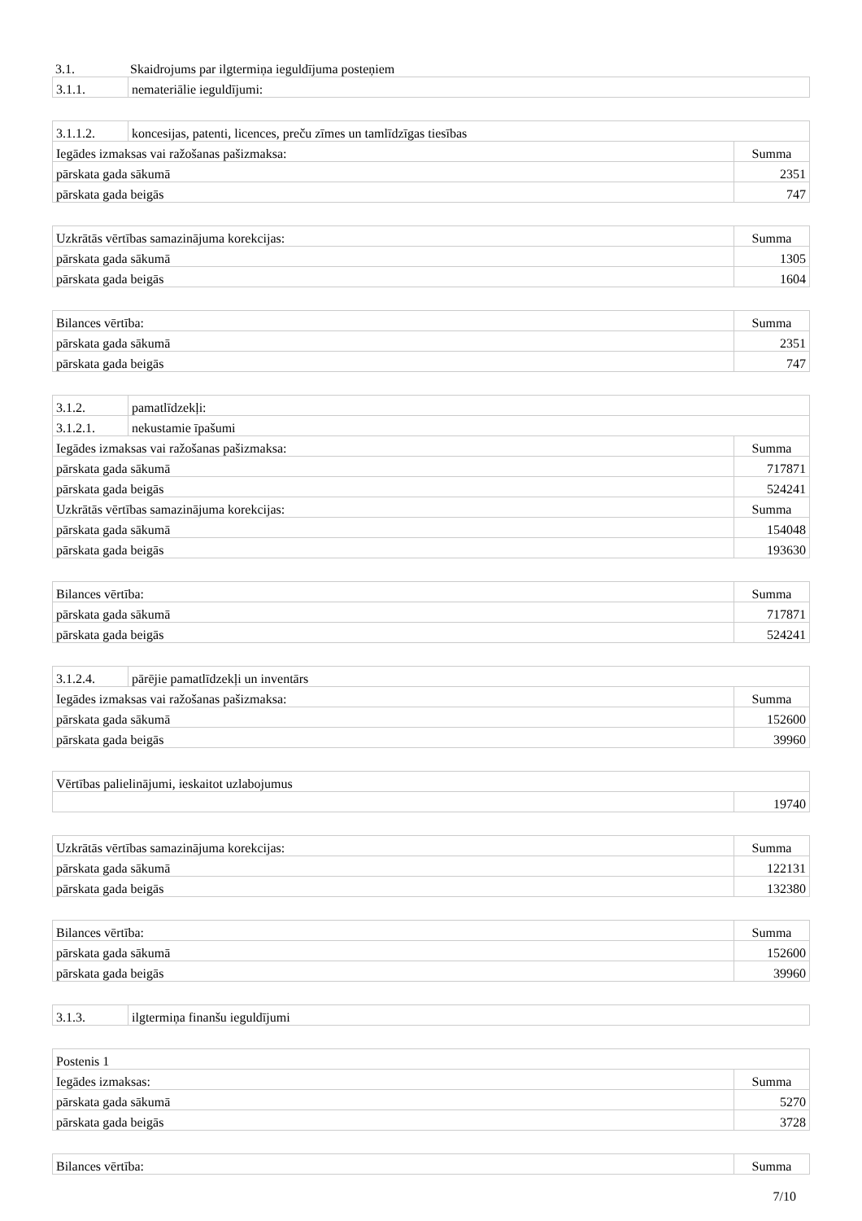| 3.1. | Skaidrojums par ilgtermiņa ieguldījuma posteņiem |
| 3.1.1. | nemateriālie ieguldījumi: |
| 3.1.1.2. | koncesijas, patenti, licences, preču zīmes un tamlīdzīgas tiesības | |
| Iegādes izmaksas vai ražošanas pašizmaksa: | | Summa |
| pārskata gada sākumā | | 2351 |
| pārskata gada beigās | | 747 |
| Uzkrātās vērtības samazinājuma korekcijas: | Summa |
| pārskata gada sākumā | 1305 |
| pārskata gada beigās | 1604 |
| Bilances vērtība: | Summa |
| pārskata gada sākumā | 2351 |
| pārskata gada beigās | 747 |
| 3.1.2. | pamatlīdzekļi: | |
| 3.1.2.1. | nekustamie īpašumi | |
| Iegādes izmaksas vai ražošanas pašizmaksa: | | Summa |
| pārskata gada sākumā | | 717871 |
| pārskata gada beigās | | 524241 |
| Uzkrātās vērtības samazinājuma korekcijas: | | Summa |
| pārskata gada sākumā | | 154048 |
| pārskata gada beigās | | 193630 |
| Bilances vērtība: | Summa |
| pārskata gada sākumā | 717871 |
| pārskata gada beigās | 524241 |
| 3.1.2.4. | pārējie pamatlīdzekļi un inventārs | |
| Iegādes izmaksas vai ražošanas pašizmaksa: | | Summa |
| pārskata gada sākumā | | 152600 |
| pārskata gada beigās | | 39960 |
| Vērtības palielinājumi, ieskaitot uzlabojumus | |
| | 19740 |
| Uzkrātās vērtības samazinājuma korekcijas: | Summa |
| pārskata gada sākumā | 122131 |
| pārskata gada beigās | 132380 |
| Bilances vērtība: | Summa |
| pārskata gada sākumā | 152600 |
| pārskata gada beigās | 39960 |
| 3.1.3. | ilgtermiņa finanšu ieguldījumi |
| Postenis 1 | |
| Iegādes izmaksas: | Summa |
| pārskata gada sākumā | 5270 |
| pārskata gada beigās | 3728 |
| Bilances vērtība: | Summa |
7/10